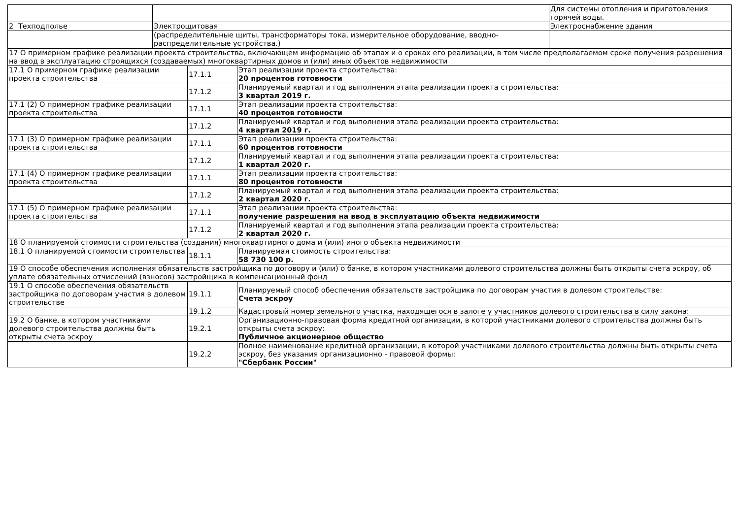| | | | Для системы отопления и приготовления горячей воды. |
| 2 | Техподполье | Электрощитовая | Электроснабжение здания |
| | | (распределительные щиты, трансформаторы тока, измерительное оборудование, вводно-распределительные устройства.) | |
| 17 О примерном графике реализации проекта строительства, включающем информацию об этапах и о сроках его реализации, в том числе предполагаемом сроке получения разрешения на ввод в эксплуатацию строящихся (создаваемых) многоквартирных домов и (или) иных объектов недвижимости | | |
| 17.1 О примерном графике реализации проекта строительства | 17.1.1 | Этап реализации проекта строительства: 20 процентов готовности |
| | 17.1.2 | Планируемый квартал и год выполнения этапа реализации проекта строительства: 3 квартал 2019 г. |
| 17.1 (2) О примерном графике реализации проекта строительства | 17.1.1 | Этап реализации проекта строительства: 40 процентов готовности |
| | 17.1.2 | Планируемый квартал и год выполнения этапа реализации проекта строительства: 4 квартал 2019 г. |
| 17.1 (3) О примерном графике реализации проекта строительства | 17.1.1 | Этап реализации проекта строительства: 60 процентов готовности |
| | 17.1.2 | Планируемый квартал и год выполнения этапа реализации проекта строительства: 1 квартал 2020 г. |
| 17.1 (4) О примерном графике реализации проекта строительства | 17.1.1 | Этап реализации проекта строительства: 80 процентов готовности |
| | 17.1.2 | Планируемый квартал и год выполнения этапа реализации проекта строительства: 2 квартал 2020 г. |
| 17.1 (5) О примерном графике реализации проекта строительства | 17.1.1 | Этап реализации проекта строительства: получение разрешения на ввод в эксплуатацию объекта недвижимости |
| | 17.1.2 | Планируемый квартал и год выполнения этапа реализации проекта строительства: 2 квартал 2020 г. |
| 18 О планируемой стоимости строительства (создания) многоквартирного дома и (или) иного объекта недвижимости | | |
| 18.1 О планируемой стоимости строительства | 18.1.1 | Планируемая стоимость строительства: 58 730 100 р. |
| 19 О способе обеспечения исполнения обязательств застройщика по договору и (или) о банке, в котором участниками долевого строительства должны быть открыты счета эскроу, об уплате обязательных отчислений (взносов) застройщика в компенсационный фонд | | |
| 19.1 О способе обеспечения обязательств застройщика по договорам участия в долевом строительстве | 19.1.1 | Планируемый способ обеспечения обязательств застройщика по договорам участия в долевом строительстве: Счета эскроу |
| | 19.1.2 | Кадастровый номер земельного участка, находящегося в залоге у участников долевого строительства в силу закона: |
| 19.2 О банке, в котором участниками долевого строительства должны быть открыты счета эскроу | 19.2.1 | Организационно-правовая форма кредитной организации, в которой участниками долевого строительства должны быть открыты счета эскроу: Публичное акционерное общество |
| | 19.2.2 | Полное наименование кредитной организации, в которой участниками долевого строительства должны быть открыты счета эскроу, без указания организационно - правовой формы: "Сбербанк России" |